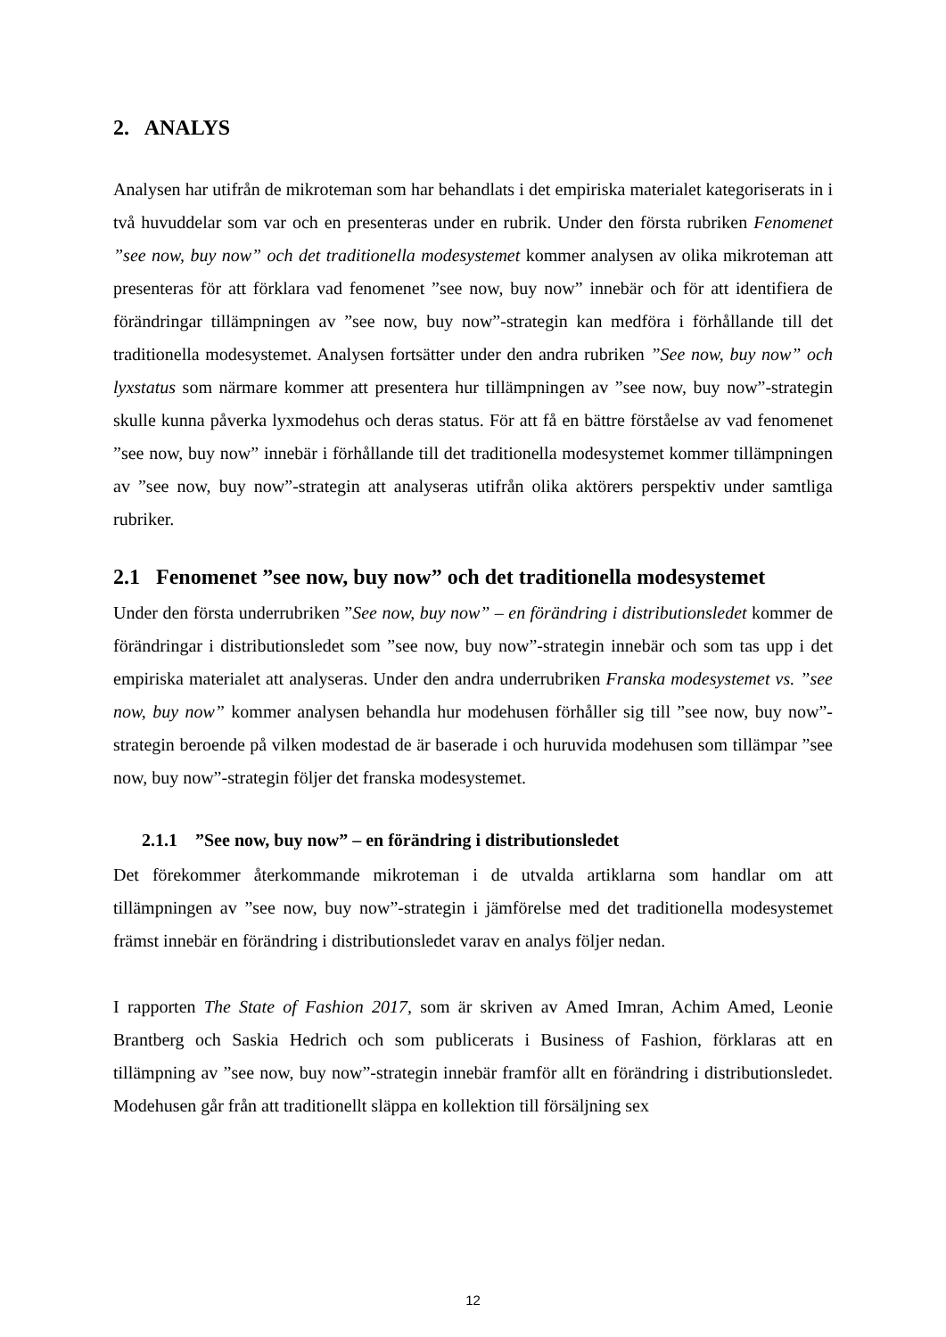2. ANALYS
Analysen har utifrån de mikroteman som har behandlats i det empiriska materialet kategoriserats in i två huvuddelar som var och en presenteras under en rubrik. Under den första rubriken Fenomenet ”see now, buy now” och det traditionella modesystemet kommer analysen av olika mikroteman att presenteras för att förklara vad fenomenet ”see now, buy now” innebär och för att identifiera de förändringar tillämpningen av ”see now, buy now”-strategin kan medföra i förhållande till det traditionella modesystemet. Analysen fortsätter under den andra rubriken ”See now, buy now” och lyxstatus som närmare kommer att presentera hur tillämpningen av ”see now, buy now”-strategin skulle kunna påverka lyxmodehus och deras status. För att få en bättre förståelse av vad fenomenet ”see now, buy now” innebär i förhållande till det traditionella modesystemet kommer tillämpningen av ”see now, buy now”-strategin att analyseras utifrån olika aktörers perspektiv under samtliga rubriker.
2.1 Fenomenet ”see now, buy now” och det traditionella modesystemet
Under den första underrubriken ”See now, buy now” – en förändring i distributionsledet kommer de förändringar i distributionsledet som ”see now, buy now”-strategin innebär och som tas upp i det empiriska materialet att analyseras. Under den andra underrubriken Franska modesystemet vs. ”see now, buy now” kommer analysen behandla hur modehusen förhåller sig till ”see now, buy now”-strategin beroende på vilken modestad de är baserade i och huruvida modehusen som tillämpar ”see now, buy now”-strategin följer det franska modesystemet.
2.1.1 ”See now, buy now” – en förändring i distributionsledet
Det förekommer återkommande mikroteman i de utvalda artiklarna som handlar om att tillämpningen av ”see now, buy now”-strategin i jämförelse med det traditionella modesystemet främst innebär en förändring i distributionsledet varav en analys följer nedan.
I rapporten The State of Fashion 2017, som är skriven av Amed Imran, Achim Amed, Leonie Brantberg och Saskia Hedrich och som publicerats i Business of Fashion, förklaras att en tillämpning av ”see now, buy now”-strategin innebär framför allt en förändring i distributionsledet. Modehusen går från att traditionellt släppa en kollektion till försäljning sex
12